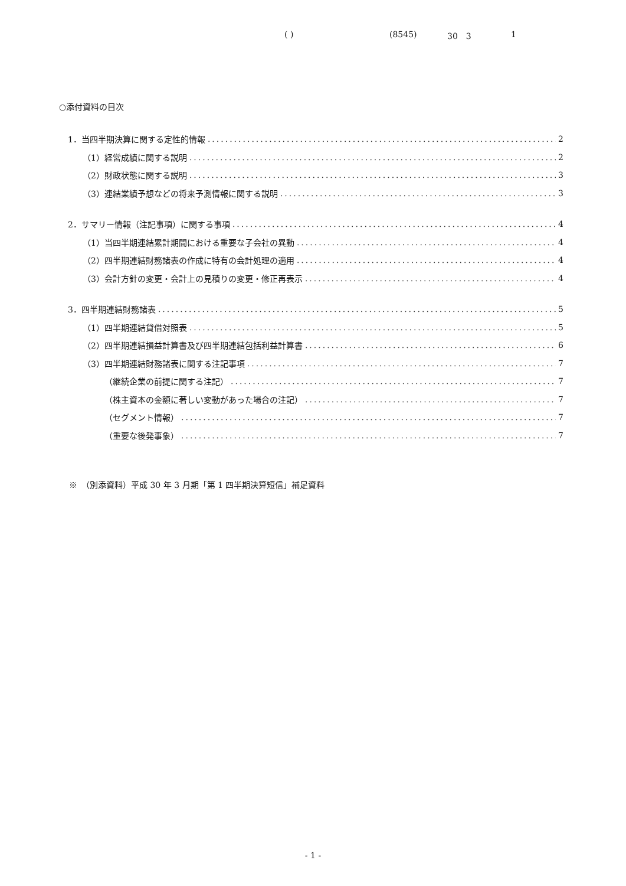( ) (8545) 30　3 1
○添付資料の目次
1．当四半期決算に関する定性的情報 2
（1）経営成績に関する説明 2
（2）財政状態に関する説明 3
（3）連結業績予想などの将来予測情報に関する説明 3
2．サマリー情報（注記事項）に関する事項 4
（1）当四半期連結累計期間における重要な子会社の異動 4
（2）四半期連結財務諸表の作成に特有の会計処理の適用 4
（3）会計方針の変更・会計上の見積りの変更・修正再表示 4
3．四半期連結財務諸表 5
（1）四半期連結貸借対照表 5
（2）四半期連結損益計算書及び四半期連結包括利益計算書 6
（3）四半期連結財務諸表に関する注記事項 7
（継続企業の前提に関する注記） 7
（株主資本の金額に著しい変動があった場合の注記） 7
（セグメント情報） 7
（重要な後発事象） 7
※　（別添資料）平成 30 年 3 月期「第 1 四半期決算短信」補足資料
- 1 -